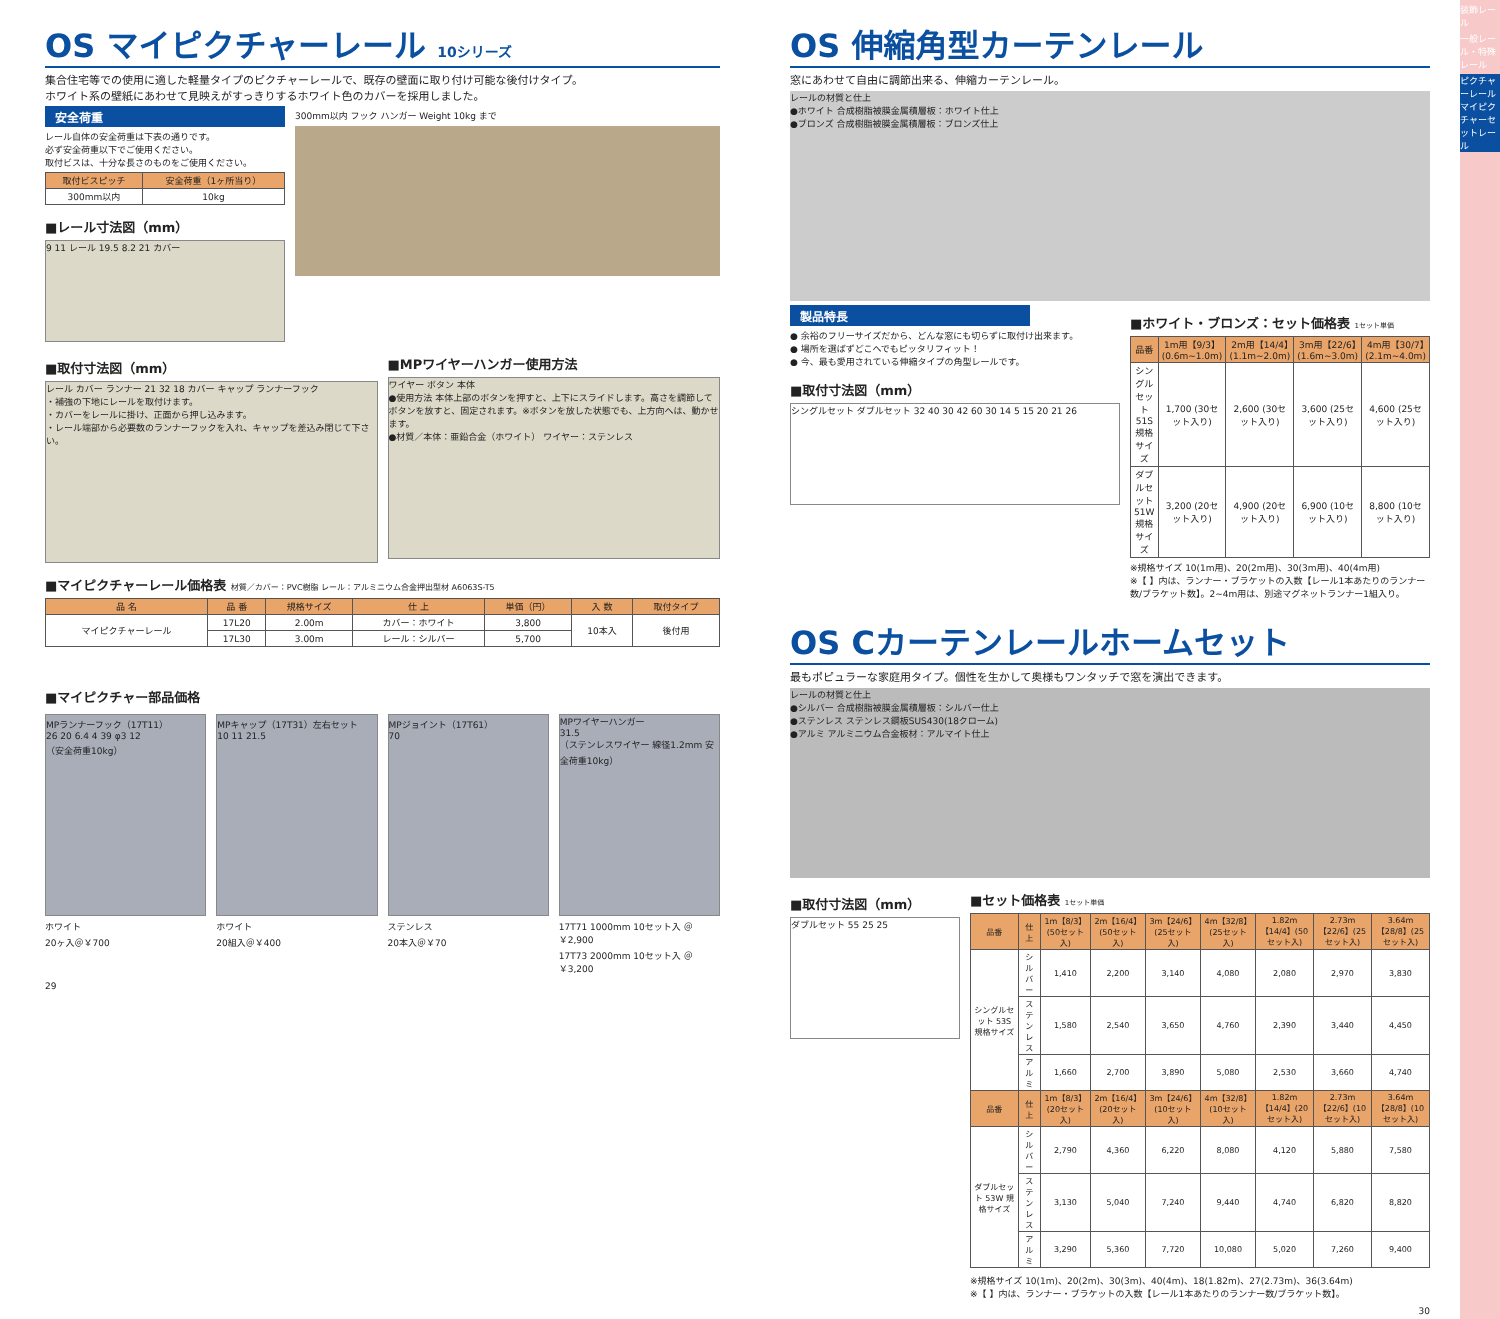OS マイピクチャーレール 10シリーズ
集合住宅等での使用に適した軽量タイプのピクチャーレールで、既存の壁面に取り付け可能な後付けタイプ。
ホワイト系の壁紙にあわせて見映えがすっきりするホワイト色のカバーを採用しました。
安全荷重
レール自体の安全荷重は下表の通りです。
必ず安全荷重以下でご使用ください。
取付ビスは、十分な長さのものをご使用ください。
| 取付ビスピッチ | 安全荷重（1ヶ所当り） |
| --- | --- |
| 300mm以内 | 10kg |
■レール寸法図（mm）
9 11 レール 19.5 8.2 21 カバー
300mm以内 フック ハンガー Weight 10kg まで
■取付寸法図（mm）
レール カバー ランナー 21 32 18 カバー キャップ ランナーフック
・補強の下地にレールを取付けます。
・カバーをレールに掛け、正面から押し込みます。
・レール端部から必要数のランナーフックを入れ、キャップを差込み閉じて下さい。
■MPワイヤーハンガー使用方法
ワイヤー ボタン 本体
●使用方法 本体上部のボタンを押すと、上下にスライドします。高さを調節してボタンを放すと、固定されます。※ボタンを放した状態でも、上方向へは、動かせます。
●材質／本体：亜鉛合金（ホワイト） ワイヤー：ステンレス
■マイピクチャーレール価格表 材質／カバー：PVC樹脂 レール：アルミニウム合金押出型材 A6063S-T5
| 品 名 | 品 番 | 規格サイズ | 仕 上 | 単価（円） | 入 数 | 取付タイプ |
| --- | --- | --- | --- | --- | --- | --- |
| マイピクチャーレール | 17L20 | 2.00m | カバー：ホワイト | 3,800 | 10本入 | 後付用 |
| | 17L30 | 3.00m | レール：シルバー | 5,700 | | |
■マイピクチャー部品価格
MPランナーフック（17T11）
26 20 6.4 4 39 φ3 12
（安全荷重10kg）
ホワイト
20ヶ入＠￥700
MPキャップ（17T31）左右セット
10 11 21.5
ホワイト
20組入＠￥400
MPジョイント（17T61）
70
ステンレス
20本入＠￥70
MPワイヤーハンガー
31.5
（ステンレスワイヤー 線径1.2mm 安全荷重10kg）
17T71 1000mm 10セット入 ＠￥2,900
17T73 2000mm 10セット入 ＠￥3,200
29
OS 伸縮角型カーテンレール
窓にあわせて自由に調節出来る、伸縮カーテンレール。
レールの材質と仕上
●ホワイト 合成樹脂被膜金属積層板：ホワイト仕上
●ブロンズ 合成樹脂被膜金属積層板：ブロンズ仕上
製品特長
● 余裕のフリーサイズだから、どんな窓にも切らずに取付け出来ます。
● 場所を選ばずどこへでもピッタリフィット！
● 今、最も愛用されている伸縮タイプの角型レールです。
■取付寸法図（mm）
シングルセット ダブルセット 32 40 30 42 60 30 14 5 15 20 21 26
■ホワイト・ブロンズ：セット価格表 1セット単価
| 品番 | 1m用【9/3】(0.6m~1.0m) | 2m用【14/4】(1.1m~2.0m) | 3m用【22/6】(1.6m~3.0m) | 4m用【30/7】(2.1m~4.0m) |
| --- | --- | --- | --- | --- |
| シングルセット 51S 規格サイズ | 1,700 (30セット入り) | 2,600 (30セット入り) | 3,600 (25セット入り) | 4,600 (25セット入り) |
| ダブルセット 51W 規格サイズ | 3,200 (20セット入り) | 4,900 (20セット入り) | 6,900 (10セット入り) | 8,800 (10セット入り) |
※規格サイズ 10(1m用)、20(2m用)、30(3m用)、40(4m用)
※【 】内は、ランナー・ブラケットの入数【レール1本あたりのランナー数/ブラケット数】。2~4m用は、別途マグネットランナー1組入り。
OS Cカーテンレールホームセット
最もポピュラーな家庭用タイプ。個性を生かして奥様もワンタッチで窓を演出できます。
レールの材質と仕上
●シルバー 合成樹脂被膜金属積層板：シルバー仕上
●ステンレス ステンレス鋼板SUS430(18クローム)
●アルミ アルミニウム合金板材：アルマイト仕上
■取付寸法図（mm）
ダブルセット 55 25 25
■セット価格表 1セット単価
| 品番 | 仕上 | 1m【8/3】(50セット入) | 2m【16/4】(50セット入) | 3m【24/6】(25セット入) | 4m【32/8】(25セット入) | 1.82m【14/4】(50セット入) | 2.73m【22/6】(25セット入) | 3.64m【28/8】(25セット入) |
| --- | --- | --- | --- | --- | --- | --- | --- | --- |
| シングルセット 53S 規格サイズ | シルバー | 1,410 | 2,200 | 3,140 | 4,080 | 2,080 | 2,970 | 3,830 |
| | ステンレス | 1,580 | 2,540 | 3,650 | 4,760 | 2,390 | 3,440 | 4,450 |
| | アルミ | 1,660 | 2,700 | 3,890 | 5,080 | 2,530 | 3,660 | 4,740 |
| 品番 | 仕上 | 1m【8/3】(20セット入) | 2m【16/4】(20セット入) | 3m【24/6】(10セット入) | 4m【32/8】(10セット入) | 1.82m【14/4】(20セット入) | 2.73m【22/6】(10セット入) | 3.64m【28/8】(10セット入) |
| ダブルセット 53W 規格サイズ | シルバー | 2,790 | 4,360 | 6,220 | 8,080 | 4,120 | 5,880 | 7,580 |
| | ステンレス | 3,130 | 5,040 | 7,240 | 9,440 | 4,740 | 6,820 | 8,820 |
| | アルミ | 3,290 | 5,360 | 7,720 | 10,080 | 5,020 | 7,260 | 9,400 |
※規格サイズ 10(1m)、20(2m)、30(3m)、40(4m)、18(1.82m)、27(2.73m)、36(3.64m)
※【 】内は、ランナー・ブラケットの入数【レール1本あたりのランナー数/ブラケット数】。
30
装飾レール
一般レール・特殊レール
ピクチャーレール マイピクチャーセットレール